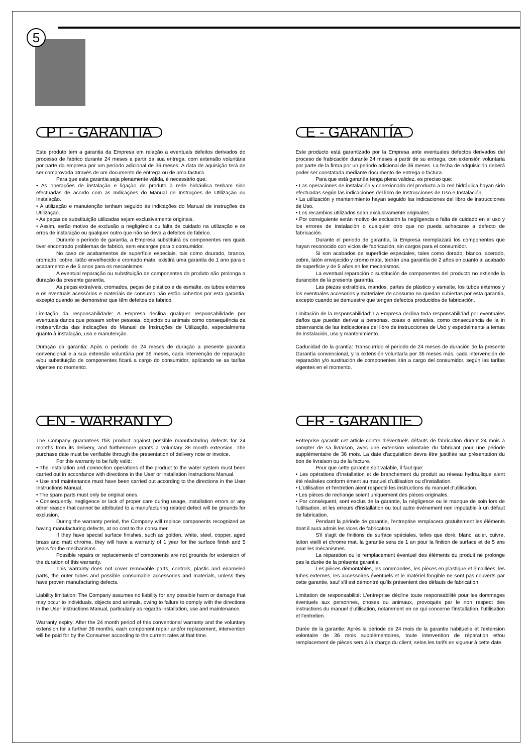5
PT - GARANTIA
Este produto tem a garantia da Empresa em relação a eventuals defeitos derivados do processo de fabrico durante 24 meses a partir da sua entrega, com extensão voluntária por parte da empresa por um período adicional de 36 meses. A data de aquisição terá de ser comprovada através de um documento de entrega ou de uma factura.
Para que esta garantia seja plenamente válida, é necessário que:
• As operações de instalação e ligação do produto à rede hidráulica tenham sido efectuadas de acordo com as Indicações do Manual de Instruções de Utilização ou Instalação.
• A utilização e manutenção tenham seguido às indicações do Manual de instruções de Utilização.
• As peças de substituição utilizadas sejam exclusivamente originais.
• Assim, serão motivo de exclusão a negligência ou falta de cuidado na utilização e os erros de instalação ou qualquer outro que não se deva a defeitos de fabrico.
Durante o período de garantia, a Empresa substituirá os componentes nos quais tiver encontrado problemas de fabrico, sem encargos para o consumidor.
No caso de acabamentos de superfície especiais, tais como dourado, branco, cromado, cobre, latão envelhecido e cromado mate, existirá uma garantia de 1 ano para o acabamento e de 5 anos para os mecanismos.
A eventual reparação ou substituição de componentes do produto não prolonga a duração da presente garantia.
As peças extraíveis, cromados, peças de plástico e de esmalte, os tubos externos e os eventuals acessórios e materiais de consumo não estão cobertos por esta garantia, excepto quando se demonstrar que têm defeitos de fabrico.
Limitação da responsabilidade: A Empresa declina qualquer responsabilidade por eventuais danos que possam sofrer pessoas, objectos ou animais como consequência da inobservância das indicações do Manual de Instruções de Utilização, especialmente quanto à instalação, uso e manutenção.
Duração da garantia: Após o período de 24 meses de duração a presente garantia convencional e a sua extensão voluntária por 36 meses, cada intervenção de reparação e/ou substituição de componentes ficará a cargo do consumidor, aplicando se as tarifas vigentes no momento.
E - GARANTÍA
Este producto está garantizado por la Empresa ante eventuales defectos derivados del proceso de frabicación durante 24 meses a partir de su entrega, con extensión voluntaria por parte de la firma por un periodo adicional de 36 meses. La fecha de adquisición deberá poder ser constatada mediante documento de entrega o factura.
Para que está garantía tenga plena validez, es preciso que:
• Las operaciones de instalación y conexionado del producto a la red hidráulica hayan sido efectuadas según las indicaciones del libro de Instrucciones de Uso e Instalación.
• La utilización y mantenimiento hayan seguido las indicaciones del libro de instrucciones de Uso.
• Los recambios utilizados sean exclusivamente originales.
• Por consiguiente serán motivo de exclusión la negligencia o falta de cuidado en el uso y los errores de instalación o cualquier otro que no pueda achacarse a defecto de fabricación.
Durante el periodo de garantía, la Empresa reemplazará los componentes que hayan reconocido con vicios de fabricación, sin cargos para el consumidor.
Si son acabados de superfície especiales, tales como dorado, blanco, acerado, cobre, latón envejecido y cromo mate, tedrán una garantía de 2 años en cuanto al acabado de superficie y de 5 años en los mecanismos.
La eventual reparación o sustitución de componentes del producto no extiende la duranción de la presente garantía.
Las piezas extraíbles, mandos, partes de plástico y esmalte, los tubos externos y los eventuales accesorios y materiales de consumo no quedan cubiertas por esta garantía, excepto cuando se demuestre que tengan defectos producidos de fabricación.
Limitación de la responsabilidad: La Empresa declina toda responsabilidad por eventuales daños que puedan derivar a personas, cosas o animales, como consecuencia de la in observancia de las indicaciones del libro de instrucciones de Uso y espedelmente a temas de instalación, uso y mantenimiento.
Caducidad de la grantía: Transcurrido el periodo de 24 meses de duración de la presente Garantía convencional, y la extensión voluntarla por 36 meses más, cada intervención de reparación y/o sustitución de componentes irán a cargo del consumidor, según las tarifas vigentes en el momento.
EN - WARRANTY
The Company guarantees this product against possible manufacturing defects for 24 months from its delivery, and furthermore grants a voluntary 36 month extension. The purchase date must be verifiable through the presentation of delivery note or invoice.
For this warranty to be fully valid:
• The Installation and connection operations of the product to the water system must been carried out in accordance with directions in the User or installation Instructions Manual.
• Use and maintenance must have been carried out according to the directions in the User Instructions Manual.
• The spare parts must only be original ones.
• Consequently, negligence or lack of proper care during usage, installation errors or any other reason that cannot be attributed to a manufacturing related defect will be grounds for exclusion.
During the warranty period, the Company will replace components recognized as having manufacturing defects, at no cost to the consumer.
If they have special surface finishes, such as golden, white, steel, copper, aged brass and matt chrome, they will have a warranty of 1 year for the surface finish and 5 years for the mechanisms.
Possible repairs or replacements of components are not grounds for extension of the duration of this warranty.
This warranty does not cover removable parts, controls, plastic and enameled parts, the outer tubes and possible consumable accessories and materials, unless they have proven manufacturing defects.
Liability limitation: The Company assumes no liability for any possible harm or damage that may occur to individuals, objects and animals, owing to failure to comply with the directions in the User instructions Manual, particularly as regards installation, use and maintenance.
Warranty expiry: After the 24 month period of this conventional warranty and the voluntary extension for a further 36 months, each component repair and/or replacement, intervention will be paid for by the Consumer according to the current rates at that time.
FR - GARANTIE
Entreprise garantit cet article contre d'éventuels défauts de fabrication durant 24 mois à compter de sa livraison, avec une extension volontaire du fabricant pour une période supplémentaire de 36 mois. La date d'acquisition devra être justifiée sur présentation du bon de livraison ou de la facture.
Pour que cette garantie soit valable, il faut que:
• Les opérations d'installation et de branchement du produit au réseau hydraulique aient été réalisées conform ément au manuel d'utilisation ou d'installation.
• L'utilisation et l'entretien aient respecté les instructions du manuel d'utilisation.
• Les pièces de rechange soient uniquement des pièces originales.
• Par conséquent, sont exclus de la garantie, la négligence ou le manque de soin lors de l'utilisation, et les erreurs d'installation ou tout autre évènement non imputable à un défaut de fabrication.
Pendant la période de garantie, l'entreprise remplacera gratuitement les éléments dont il aura admis les vices de fabrication.
S'il s'agit de finitions de surface spéciales, telles que doré, blanc, acier, cuivre, laiton vieilli et chrome mat, la garantie sera de 1 an pour la finition de surface et de 5 ans pour les mécanismes.
La réparation ou le remplacement éventuel des éléments du produit ne prolonge pas la durée de la présente garantie.
Les pièces démontables, les commandes, les pièces en plastique et émaillées, les tubes externes, les accessoires éventuels et le matériel fongible ne sont pas couverts par cette garantie, sauf s'il est démontré qu'ils présentent des défauts de fabrication.
Limitation de responsabilité: L'entreprise décline toute responsabilité pour les dommages éventuels aux personnes, choses ou animaux, provoqués par le non respect des instructions du manuel d'utilisation, notamment en ce qui concerne l'installation, l'utilisation et l'entretien.
Durée de la garantie: Après la période de 24 mois de la garantie habituelle et l'extension volontaire de 36 mois supplémentaires, toute intervention de réparation et/ou remplacement de pièces sera à la charge du client, selon les tarifs en vigueur à cette date.